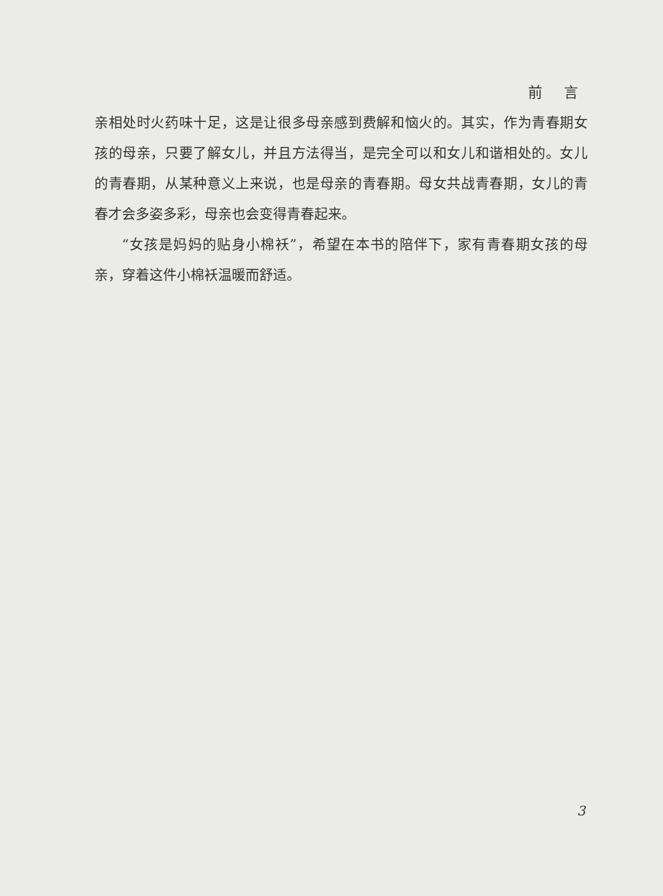前 言
亲相处时火药味十足，这是让很多母亲感到费解和恼火的。其实，作为青春期女孩的母亲，只要了解女儿，并且方法得当，是完全可以和女儿和谐相处的。女儿的青春期，从某种意义上来说，也是母亲的青春期。母女共战青春期，女儿的青春才会多姿多彩，母亲也会变得青春起来。
“女孩是妈妈的贴身小棉袄”，希望在本书的陪伴下，家有青春期女孩的母亲，穿着这件小棉袄温暖而舒适。
3